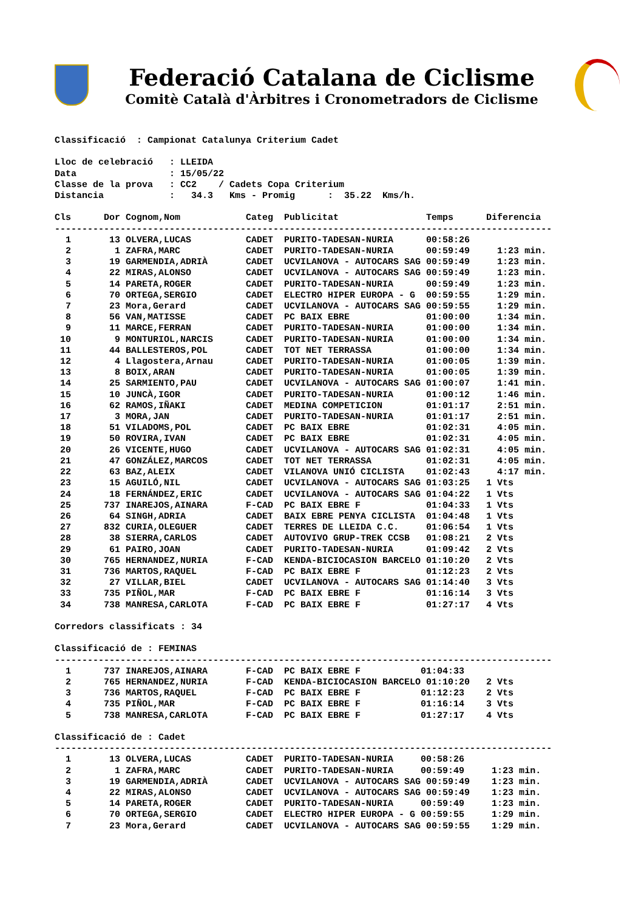Federació Catalana de Ciclisme
Comitè Català d'Àrbitres i Cronometradors de Ciclisme
Classificació  : Campionat Catalunya Criterium Cadet

Lloc de celebració   : LLEIDA
Data                 : 15/05/22
Classe de la prova   : CC2    / Cadets Copa Criterium
Distancia            :   34.3   Kms - Promig      :  35.22  Kms/h.

Cls      Dor Cognom,Nom            Categ  Publicitat                Temps      Diferencia
-------------------------------------------------------------------------------------------
  1       13 OLVERA,LUCAS          CADET  PURITO-TADESAN-NURIA      00:58:26
  2        1 ZAFRA,MARC            CADET  PURITO-TADESAN-NURIA      00:59:49     1:23 min.
  3       19 GARMENDIA,ADRIÀ       CADET  UCVILANOVA - AUTOCARS SAG 00:59:49     1:23 min.
  4       22 MIRAS,ALONSO          CADET  UCVILANOVA - AUTOCARS SAG 00:59:49     1:23 min.
  5       14 PARETA,ROGER          CADET  PURITO-TADESAN-NURIA      00:59:49     1:23 min.
  6       70 ORTEGA,SERGIO         CADET  ELECTRO HIPER EUROPA - G  00:59:55     1:29 min.
  7       23 Mora,Gerard           CADET  UCVILANOVA - AUTOCARS SAG 00:59:55     1:29 min.
  8       56 VAN,MATISSE           CADET  PC BAIX EBRE              01:00:00     1:34 min.
  9       11 MARCE,FERRAN          CADET  PURITO-TADESAN-NURIA      01:00:00     1:34 min.
 10        9 MONTURIOL,NARCIS      CADET  PURITO-TADESAN-NURIA      01:00:00     1:34 min.
 11       44 BALLESTEROS,POL       CADET  TOT NET TERRASSA          01:00:00     1:34 min.
 12        4 Llagostera,Arnau      CADET  PURITO-TADESAN-NURIA      01:00:05     1:39 min.
 13        8 BOIX,ARAN             CADET  PURITO-TADESAN-NURIA      01:00:05     1:39 min.
 14       25 SARMIENTO,PAU         CADET  UCVILANOVA - AUTOCARS SAG 01:00:07     1:41 min.
 15       10 JUNCÀ,IGOR            CADET  PURITO-TADESAN-NURIA      01:00:12     1:46 min.
 16       62 RAMOS,IÑAKI           CADET  MEDINA COMPETICION        01:01:17     2:51 min.
 17        3 MORA,JAN              CADET  PURITO-TADESAN-NURIA      01:01:17     2:51 min.
 18       51 VILADOMS,POL          CADET  PC BAIX EBRE              01:02:31     4:05 min.
 19       50 ROVIRA,IVAN           CADET  PC BAIX EBRE              01:02:31     4:05 min.
 20       26 VICENTE,HUGO          CADET  UCVILANOVA - AUTOCARS SAG 01:02:31     4:05 min.
 21       47 GONZÁLEZ,MARCOS       CADET  TOT NET TERRASSA          01:02:31     4:05 min.
 22       63 BAZ,ALEIX             CADET  VILANOVA UNIÓ CICLISTA    01:02:43     4:17 min.
 23       15 AGUILÓ,NIL            CADET  UCVILANOVA - AUTOCARS SAG 01:03:25   1 Vts
 24       18 FERNÁNDEZ,ERIC        CADET  UCVILANOVA - AUTOCARS SAG 01:04:22   1 Vts
 25      737 INAREJOS,AINARA       F-CAD  PC BAIX EBRE F            01:04:33   1 Vts
 26       64 SINGH,ADRIA           CADET  BAIX EBRE PENYA CICLISTA  01:04:48   1 Vts
 27      832 CURIA,OLEGUER         CADET  TERRES DE LLEIDA C.C.     01:06:54   1 Vts
 28       38 SIERRA,CARLOS         CADET  AUTOVIVO GRUP-TREK CCSB   01:08:21   2 Vts
 29       61 PAIRO,JOAN            CADET  PURITO-TADESAN-NURIA      01:09:42   2 Vts
 30      765 HERNANDEZ,NURIA       F-CAD  KENDA-BICIOCASION BARCELO 01:10:20   2 Vts
 31      736 MARTOS,RAQUEL         F-CAD  PC BAIX EBRE F            01:12:23   2 Vts
 32       27 VILLAR,BIEL           CADET  UCVILANOVA - AUTOCARS SAG 01:14:40   3 Vts
 33      735 PIÑOL,MAR             F-CAD  PC BAIX EBRE F            01:16:14   3 Vts
 34      738 MANRESA,CARLOTA       F-CAD  PC BAIX EBRE F            01:27:17   4 Vts

Corredors classificats : 34

Classificació de : FEMINAS
-------------------------------------------------------------------------------------------
  1      737 INAREJOS,AINARA       F-CAD  PC BAIX EBRE F           01:04:33
  2      765 HERNANDEZ,NURIA       F-CAD  KENDA-BICIOCASION BARCELO 01:10:20   2 Vts
  3      736 MARTOS,RAQUEL         F-CAD  PC BAIX EBRE F           01:12:23    2 Vts
  4      735 PIÑOL,MAR             F-CAD  PC BAIX EBRE F           01:16:14    3 Vts
  5      738 MANRESA,CARLOTA       F-CAD  PC BAIX EBRE F           01:27:17    4 Vts

Classificació de : Cadet
-------------------------------------------------------------------------------------------
  1       13 OLVERA,LUCAS          CADET  PURITO-TADESAN-NURIA     00:58:26
  2        1 ZAFRA,MARC            CADET  PURITO-TADESAN-NURIA     00:59:49     1:23 min.
  3       19 GARMENDIA,ADRIÀ       CADET  UCVILANOVA - AUTOCARS SAG 00:59:49    1:23 min.
  4       22 MIRAS,ALONSO          CADET  UCVILANOVA - AUTOCARS SAG 00:59:49    1:23 min.
  5       14 PARETA,ROGER          CADET  PURITO-TADESAN-NURIA     00:59:49     1:23 min.
  6       70 ORTEGA,SERGIO         CADET  ELECTRO HIPER EUROPA - G 00:59:55     1:29 min.
  7       23 Mora,Gerard           CADET  UCVILANOVA - AUTOCARS SAG 00:59:55    1:29 min.